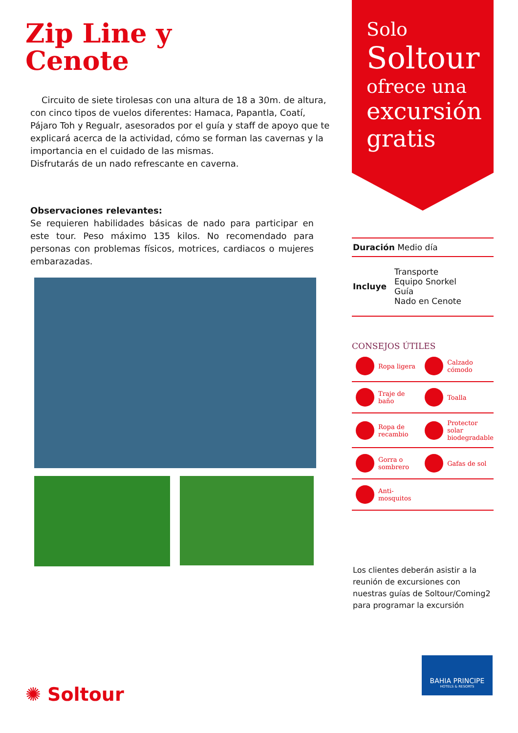Zip Line y
Cenote
Circuito de siete tirolesas con una altura de 18 a 30m. de altura, con cinco tipos de vuelos diferentes: Hamaca, Papantla, Coatí, Pájaro Toh y Regualr, asesorados por el guía y staff de apoyo que te explicará acerca de la actividad, cómo se forman las cavernas y la importancia en el cuidado de las mismas.
Disfrutarás de un nado refrescante en caverna.
Observaciones relevantes:
Se requieren habilidades básicas de nado para participar en este tour. Peso máximo 135 kilos. No recomendado para personas con problemas físicos, motrices, cardiacos o mujeres embarazadas.
✺ Soltour
Solo
Soltour
ofrece una
excursión
gratis
Duración Medio día
Incluye
Transporte
Equipo Snorkel
Guía
Nado en Cenote
CONSEJOS ÚTILES
Ropa ligera
Calzado cómodo
Traje de baño
Toalla
Ropa de recambio
Protector solar biodegradable
Gorra o sombrero
Gafas de sol
Anti-mosquitos
Los clientes deberán asistir a la reunión de excursiones con nuestras guías de Soltour/Coming2 para programar la excursión
BAHIA PRINCIPE
HOTELS & RESORTS